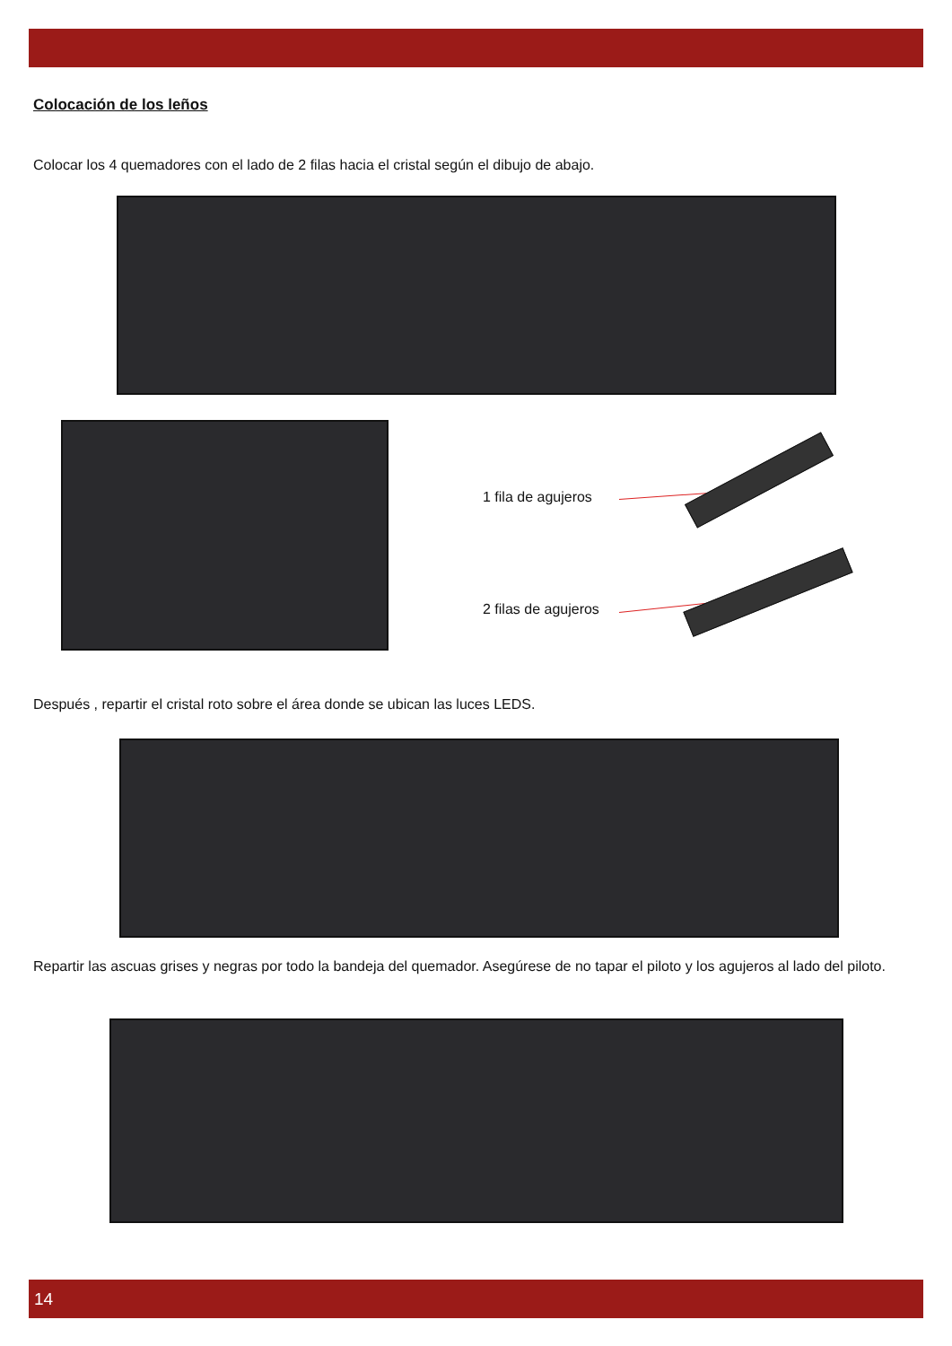Colocación de los leños
Colocar los 4 quemadores con el lado de 2 filas hacia el cristal según el dibujo de abajo.
1 fila de agujeros
2 filas de agujeros
Después , repartir el cristal roto sobre el área donde se ubican las luces LEDS.
Repartir las ascuas grises y negras por todo la bandeja del quemador. Asegúrese de no tapar el piloto y los agujeros al lado del piloto.
14